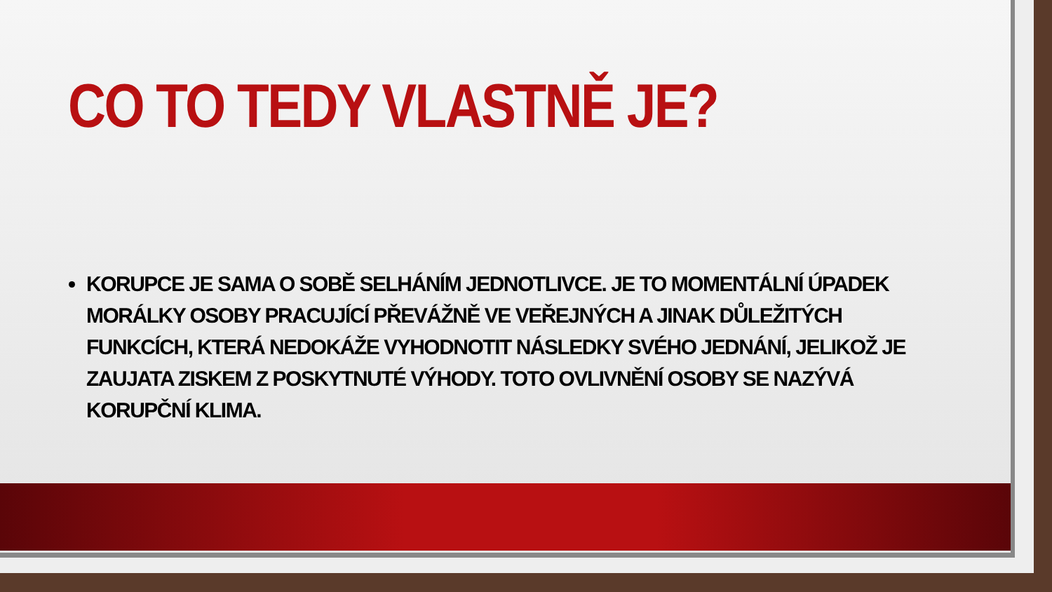CO TO TEDY VLASTNĚ JE?
KORUPCE JE SAMA O SOBĚ SELHÁNÍM JEDNOTLIVCE. JE TO MOMENTÁLNÍ ÚPADEK MORÁLKY OSOBY PRACUJÍCÍ PŘEVÁŽNĚ VE VEŘEJNÝCH A JINAK DŮLEŽITÝCH FUNKCÍCH, KTERÁ NEDOKÁŽE VYHODNOTIT NÁSLEDKY SVÉHO JEDNÁNÍ, JELIKOŽ JE ZAUJATA ZISKEM Z POSKYTNUTÉ VÝHODY. TOTO OVLIVNĚNÍ OSOBY SE NAZÝVÁ KORUPČNÍ KLIMA.